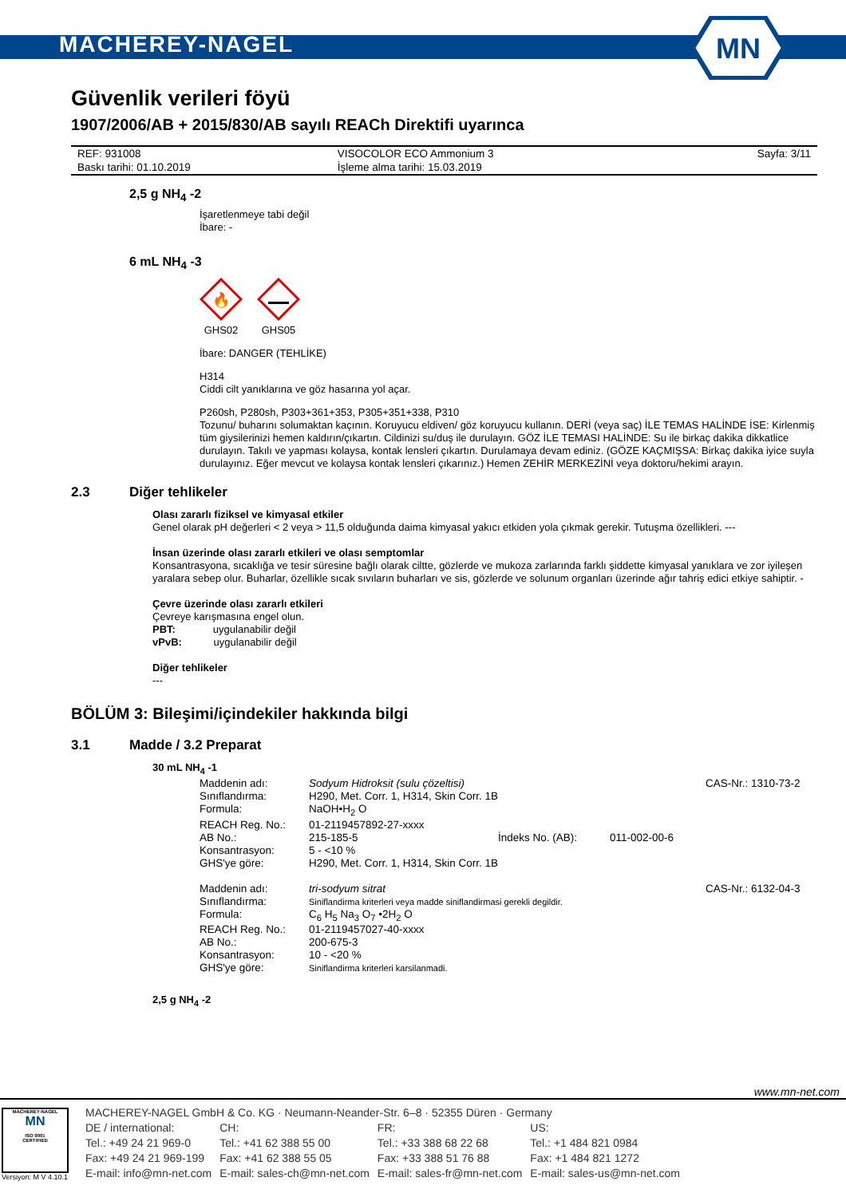MACHEREY-NAGEL
MN
Güvenlik verileri föyü
1907/2006/AB + 2015/830/AB sayılı REACh Direktifi uyarınca
| REF: 931008 | VISOCOLOR ECO Ammonium 3 | Sayfa: 3/11 |
| Baskı tarihi: 01.10.2019 | İşleme alma tarihi: 15.03.2019 | |
2,5 g NH<sub>4</sub> -2
İşaretlenmeye tabi değil
İbare: -
6 mL NH<sub>4</sub> -3
🔥
GHS02
GHS05
İbare: DANGER (TEHLİKE)
H314
Ciddi cilt yanıklarına ve göz hasarına yol açar.
P260sh, P280sh, P303+361+353, P305+351+338, P310
Tozunu/ buharını solumaktan kaçının. Koruyucu eldiven/ göz koruyucu kullanın. DERİ (veya saç) İLE TEMAS HALİNDE İSE: Kirlenmiş tüm giysilerinizi hemen kaldırın/çıkartın. Cildinizi su/duş ile durulayın. GÖZ İLE TEMASI HALİNDE: Su ile birkaç dakika dikkatlice durulayın. Takılı ve yapması kolaysa, kontak lensleri çıkartın. Durulamaya devam ediniz. (GÖZE KAÇMIŞSA: Birkaç dakika iyice suyla durulayınız. Eğer mevcut ve kolaysa kontak lensleri çıkarınız.) Hemen ZEHİR MERKEZİNİ veya doktoru/hekimi arayın.
2.3 Diğer tehlikeler
Olası zararlı fiziksel ve kimyasal etkiler
Genel olarak pH değerleri < 2 veya > 11,5 olduğunda daima kimyasal yakıcı etkiden yola çıkmak gerekir. Tutuşma özellikleri. ---
İnsan üzerinde olası zararlı etkileri ve olası semptomlar
Konsantrasyona, sıcaklığa ve tesir süresine bağlı olarak ciltte, gözlerde ve mukoza zarlarında farklı şiddette kimyasal yanıklara ve zor iyileşen yaralara sebep olur. Buharlar, özellikle sıcak sıvıların buharları ve sis, gözlerde ve solunum organları üzerinde ağır tahriş edici etkiye sahiptir. -
Çevre üzerinde olası zararlı etkileri
Çevreye karışmasına engel olun.
PBT: uygulanabilir değil
vPvB: uygulanabilir değil
Diğer tehlikeler
---
BÖLÜM 3: Bileşimi/içindekiler hakkında bilgi
3.1 Madde / 3.2 Preparat
30 mL NH<sub>4</sub> -1
| Maddenin adı: | Sodyum Hidroksit (sulu çözeltisi) | | | CAS-Nr.: 1310-73-2 |
| Sınıflandırma: | H290, Met. Corr. 1, H314, Skin Corr. 1B | | | |
| Formula: | NaOH•H<sub>2</sub> O | | | |
| REACH Reg. No.: | 01-2119457892-27-xxxx | | | |
| AB No.: | 215-185-5 | İndeks No. (AB): | 011-002-00-6 | |
| Konsantrasyon: | 5 - <10 % | | | |
| GHS'ye göre: | H290, Met. Corr. 1, H314, Skin Corr. 1B | | | |
| Maddenin adı: | tri-sodyum sitrat | | | CAS-Nr.: 6132-04-3 |
| Sınıflandırma: | Siniflandirma kriterleri veya madde siniflandirmasi gerekli degildir. | | | |
| Formula: | C<sub>6</sub> H<sub>5</sub> Na<sub>3</sub> O<sub>7</sub> •2H<sub>2</sub> O | | | |
| REACH Reg. No.: | 01-2119457027-40-xxxx | | | |
| AB No.: | 200-675-3 | | | |
| Konsantrasyon: | 10 - <20 % | | | |
| GHS'ye göre: | Siniflandirma kriterleri karsilanmadi. | | | |
2,5 g NH<sub>4</sub> -2
www.mn-net.com
MACHEREY-NAGEL
MN
ISO 9001
CERTIFIED
Versiyon: M V 4.10.1
| MACHEREY-NAGEL GmbH & Co. KG · Neumann-Neander-Str. 6–8 · 52355 Düren · Germany | | | |
| DE / international: | CH: | FR: | US: |
| Tel.: +49 24 21 969-0 | Tel.: +41 62 388 55 00 | Tel.: +33 388 68 22 68 | Tel.: +1 484 821 0984 |
| Fax: +49 24 21 969-199 | Fax: +41 62 388 55 05 | Fax: +33 388 51 76 88 | Fax: +1 484 821 1272 |
| E-mail: info@mn-net.com | E-mail: sales-ch@mn-net.com | E-mail: sales-fr@mn-net.com | E-mail: sales-us@mn-net.com |